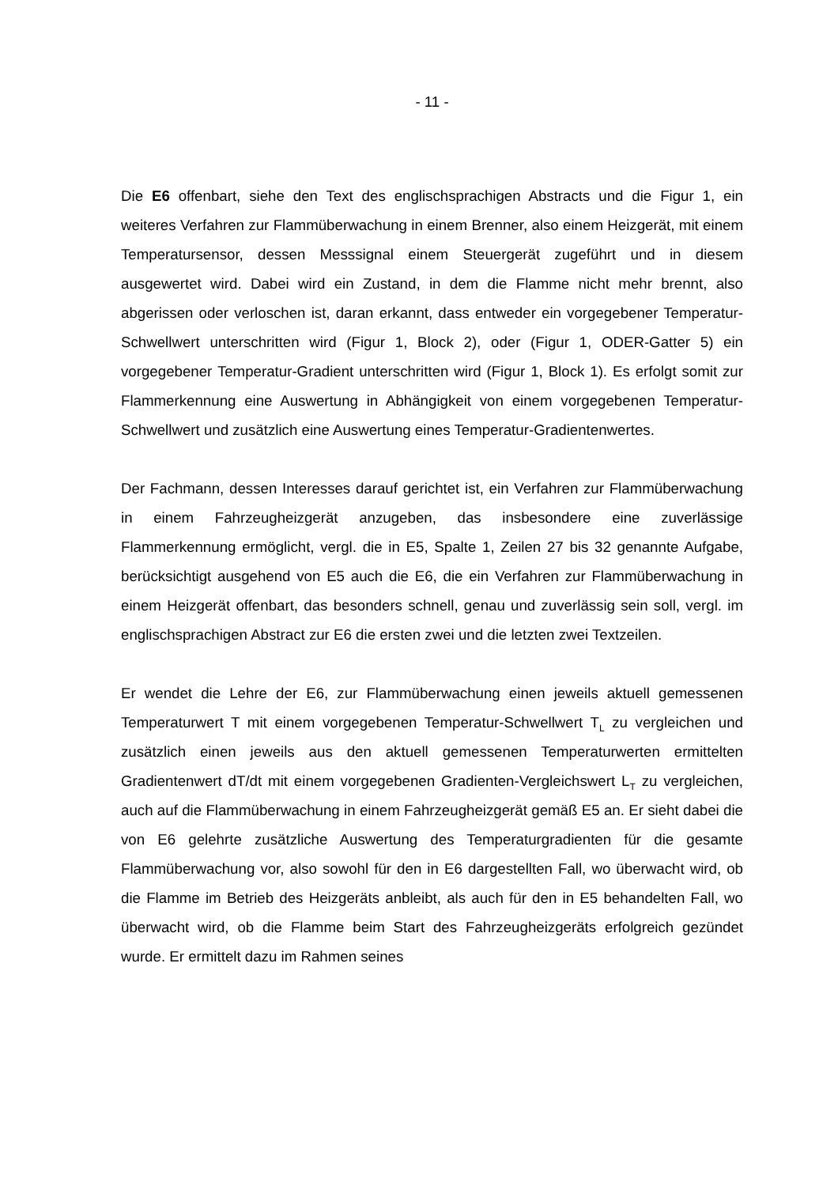- 11 -
Die E6 offenbart, siehe den Text des englischsprachigen Abstracts und die Figur 1, ein weiteres Verfahren zur Flammüberwachung in einem Brenner, also einem Heizgerät, mit einem Temperatursensor, dessen Messsignal einem Steuergerät zugeführt und in diesem ausgewertet wird. Dabei wird ein Zustand, in dem die Flamme nicht mehr brennt, also abgerissen oder verloschen ist, daran erkannt, dass entweder ein vorgegebener Temperatur-Schwellwert unterschritten wird (Figur 1, Block 2), oder (Figur 1, ODER-Gatter 5) ein vorgegebener Temperatur-Gradient unterschritten wird (Figur 1, Block 1). Es erfolgt somit zur Flammerkennung eine Auswertung in Abhängigkeit von einem vorgegebenen Temperatur-Schwellwert und zusätzlich eine Auswertung eines Temperatur-Gradientenwertes.
Der Fachmann, dessen Interesses darauf gerichtet ist, ein Verfahren zur Flammüberwachung in einem Fahrzeugheizgerät anzugeben, das insbesondere eine zuverlässige Flammerkennung ermöglicht, vergl. die in E5, Spalte 1, Zeilen 27 bis 32 genannte Aufgabe, berücksichtigt ausgehend von E5 auch die E6, die ein Verfahren zur Flammüberwachung in einem Heizgerät offenbart, das besonders schnell, genau und zuverlässig sein soll, vergl. im englischsprachigen Abstract zur E6 die ersten zwei und die letzten zwei Textzeilen.
Er wendet die Lehre der E6, zur Flammüberwachung einen jeweils aktuell gemessenen Temperaturwert T mit einem vorgegebenen Temperatur-Schwellwert T<sub>L</sub> zu vergleichen und zusätzlich einen jeweils aus den aktuell gemessenen Temperaturwerten ermittelten Gradientenwert dT/dt mit einem vorgegebenen Gradienten-Vergleichswert L<sub>T</sub> zu vergleichen, auch auf die Flammüberwachung in einem Fahrzeugheizgerät gemäß E5 an. Er sieht dabei die von E6 gelehrte zusätzliche Auswertung des Temperaturgradienten für die gesamte Flammüberwachung vor, also sowohl für den in E6 dargestellten Fall, wo überwacht wird, ob die Flamme im Betrieb des Heizgeräts anbleibt, als auch für den in E5 behandelten Fall, wo überwacht wird, ob die Flamme beim Start des Fahrzeugheizgeräts erfolgreich gezündet wurde. Er ermittelt dazu im Rahmen seines